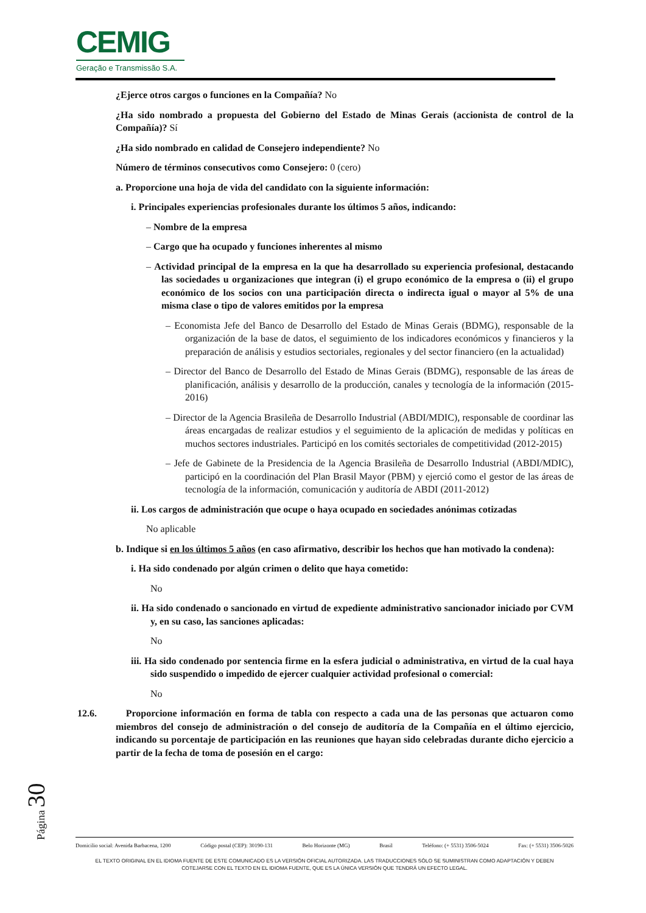CEMIG
Geração e Transmissão S.A.
¿Ejerce otros cargos o funciones en la Compañía? No
¿Ha sido nombrado a propuesta del Gobierno del Estado de Minas Gerais (accionista de control de la Compañía)? Sí
¿Ha sido nombrado en calidad de Consejero independiente? No
Número de términos consecutivos como Consejero: 0 (cero)
a. Proporcione una hoja de vida del candidato con la siguiente información:
i. Principales experiencias profesionales durante los últimos 5 años, indicando:
– Nombre de la empresa
– Cargo que ha ocupado y funciones inherentes al mismo
– Actividad principal de la empresa en la que ha desarrollado su experiencia profesional, destacando las sociedades u organizaciones que integran (i) el grupo económico de la empresa o (ii) el grupo económico de los socios con una participación directa o indirecta igual o mayor al 5% de una misma clase o tipo de valores emitidos por la empresa
– Economista Jefe del Banco de Desarrollo del Estado de Minas Gerais (BDMG), responsable de la organización de la base de datos, el seguimiento de los indicadores económicos y financieros y la preparación de análisis y estudios sectoriales, regionales y del sector financiero (en la actualidad)
– Director del Banco de Desarrollo del Estado de Minas Gerais (BDMG), responsable de las áreas de planificación, análisis y desarrollo de la producción, canales y tecnología de la información (2015-2016)
– Director de la Agencia Brasileña de Desarrollo Industrial (ABDI/MDIC), responsable de coordinar las áreas encargadas de realizar estudios y el seguimiento de la aplicación de medidas y políticas en muchos sectores industriales. Participó en los comités sectoriales de competitividad (2012-2015)
– Jefe de Gabinete de la Presidencia de la Agencia Brasileña de Desarrollo Industrial (ABDI/MDIC), participó en la coordinación del Plan Brasil Mayor (PBM) y ejerció como el gestor de las áreas de tecnología de la información, comunicación y auditoría de ABDI (2011-2012)
ii. Los cargos de administración que ocupe o haya ocupado en sociedades anónimas cotizadas
No aplicable
b. Indique si en los últimos 5 años (en caso afirmativo, describir los hechos que han motivado la condena):
i. Ha sido condenado por algún crimen o delito que haya cometido:
No
ii. Ha sido condenado o sancionado en virtud de expediente administrativo sancionador iniciado por CVM y, en su caso, las sanciones aplicadas:
No
iii. Ha sido condenado por sentencia firme en la esfera judicial o administrativa, en virtud de la cual haya sido suspendido o impedido de ejercer cualquier actividad profesional o comercial:
No
12.6. Proporcione información en forma de tabla con respecto a cada una de las personas que actuaron como miembros del consejo de administración o del consejo de auditoría de la Compañía en el último ejercicio, indicando su porcentaje de participación en las reuniones que hayan sido celebradas durante dicho ejercicio a partir de la fecha de toma de posesión en el cargo:
Página 30
Domicilio social: Avenida Barbacena, 1200 Código postal (CEP): 30190-131 Belo Horizonte (MG) Brasil Teléfono: (+ 5531) 3506-5024 Fax: (+ 5531) 3506-5026
EL TEXTO ORIGINAL EN EL IDIOMA FUENTE DE ESTE COMUNICADO ES LA VERSIÓN OFICIAL AUTORIZADA. LAS TRADUCCIONES SÓLO SE SUMINISTRAN COMO ADAPTACIÓN Y DEBEN
COTEJARSE CON EL TEXTO EN EL IDIOMA FUENTE, QUE ES LA ÚNICA VERSIÓN QUE TENDRÁ UN EFECTO LEGAL.